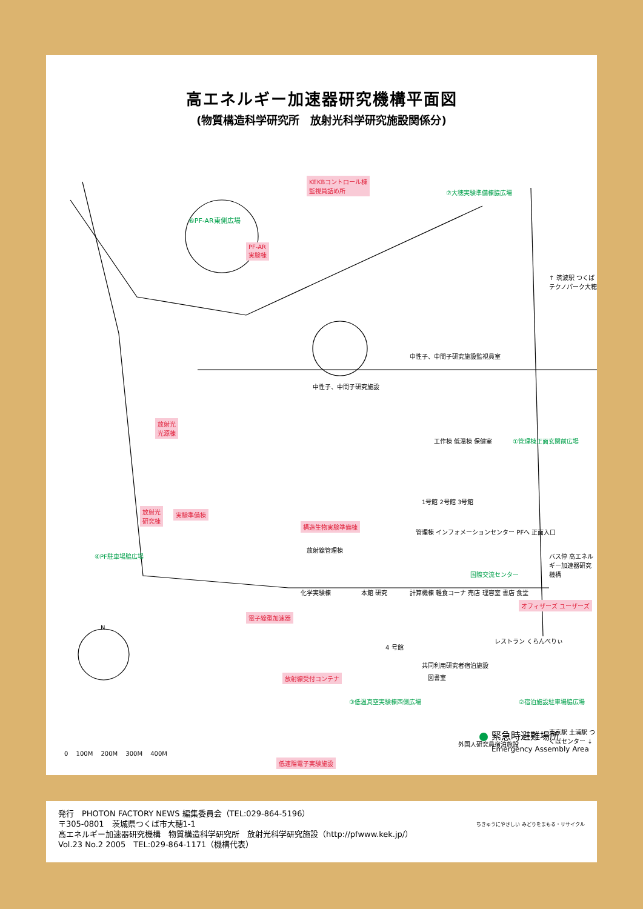高エネルギー加速器研究機構平面図
(物質構造科学研究所　放射光科学研究施設関係分)
KEKBコントロール棟
監視員詰め所
⑥PF-AR東側広場
PF-AR
実験棟
放射光
光源棟
放射光
研究棟
実験準備棟
構造生物実験準備棟
放射線受付コンテナ
低速陽電子実験施設
電子線型加速器
オフィザーズ ユーザーズ
⑦大穂実験準備棟脇広場
①管理棟正面玄関前広場
④PF駐車場脇広場
③低温真空実験棟西側広場 ②宿泊施設駐車場脇広場
国際交流センター
中性子、中間子研究施設監視員室
中性子、中間子研究施設
1号館 2号館 3号館
工作棟 低温棟 保健室
管理棟 インフォメーションセンター PFへ 正面入口
放射線管理棟
化学実験棟 本館 研究 計算機棟 軽食コーナ 売店 理容室 書店 食堂
4 号館
図書室
レストラン くらんべりぃ
共同利用研究者宿泊施設
外国人研究員宿泊施設
↑ 筑波駅 つくばテクノパーク大穂
バス停 高エネルギー加速器研究機構
東京駅 土浦駅 つくばセンター ↓
N
0 　100M 　200M 　300M 　400M
緊急時避難場所
Emergency Assembly Area
発行　PHOTON FACTORY NEWS 編集委員会（TEL:029-864-5196）
〒305-0801　茨城県つくば市大穂1-1
高エネルギー加速器研究機構　物質構造科学研究所　放射光科学研究施設（http://pfwww.kek.jp/）
Vol.23 No.2 2005　TEL:029-864-1171（機構代表）
ちきゅうにやさしい みどりをまもる・リサイクル